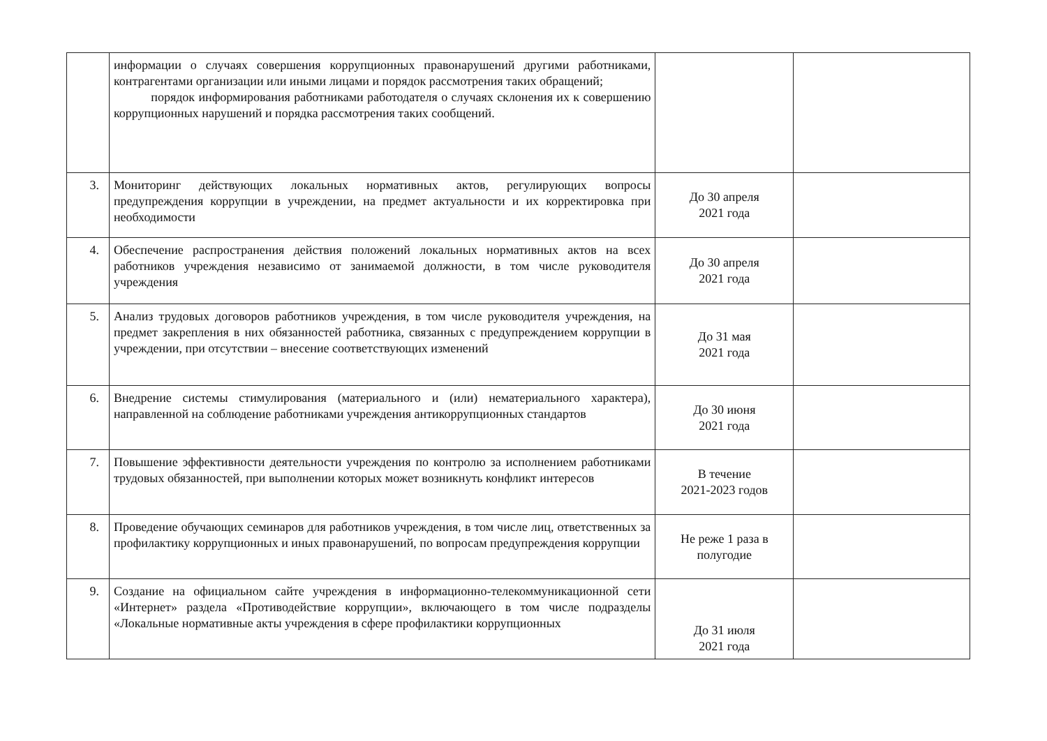| | информации о случаях совершения коррупционных правонарушений другими работниками, контрагентами организации или иными лицами и порядок рассмотрения таких обращений; порядок информирования работниками работодателя о случаях склонения их к совершению коррупционных нарушений и порядка рассмотрения таких сообщений. | | |
| 3. | Мониторинг действующих локальных нормативных актов, регулирующих вопросы предупреждения коррупции в учреждении, на предмет актуальности и их корректировка при необходимости | До 30 апреля 2021 года | |
| 4. | Обеспечение распространения действия положений локальных нормативных актов на всех работников учреждения независимо от занимаемой должности, в том числе руководителя учреждения | До 30 апреля 2021 года | |
| 5. | Анализ трудовых договоров работников учреждения, в том числе руководителя учреждения, на предмет закрепления в них обязанностей работника, связанных с предупреждением коррупции в учреждении, при отсутствии – внесение соответствующих изменений | До 31 мая 2021 года | |
| 6. | Внедрение системы стимулирования (материального и (или) нематериального характера), направленной на соблюдение работниками учреждения антикоррупционных стандартов | До 30 июня 2021 года | |
| 7. | Повышение эффективности деятельности учреждения по контролю за исполнением работниками трудовых обязанностей, при выполнении которых может возникнуть конфликт интересов | В течение 2021-2023 годов | |
| 8. | Проведение обучающих семинаров для работников учреждения, в том числе лиц, ответственных за профилактику коррупционных и иных правонарушений, по вопросам предупреждения коррупции | Не реже 1 раза в полугодие | |
| 9. | Создание на официальном сайте учреждения в информационно-телекоммуникационной сети «Интернет» раздела «Противодействие коррупции», включающего в том числе подразделы «Локальные нормативные акты учреждения в сфере профилактики коррупционных | До 31 июля 2021 года | |